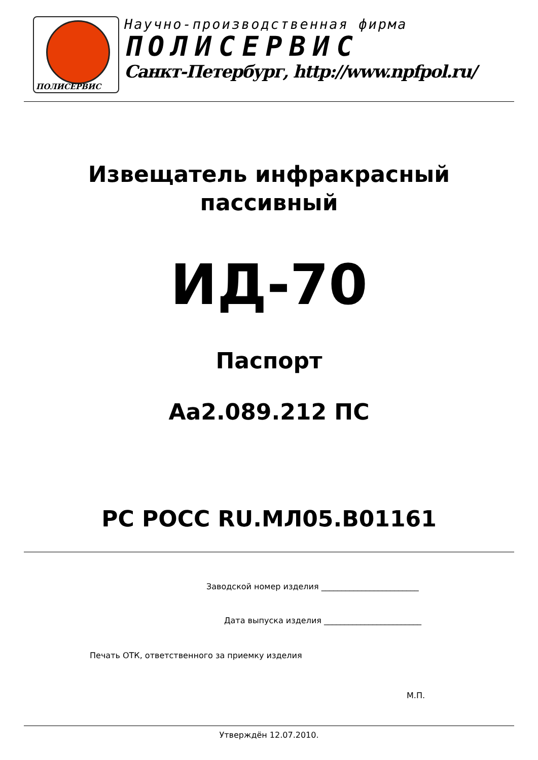ПОЛИСЕРВИС
Научно-производственная фирма
ПОЛИСЕРВИС
Санкт-Петербург, http://www.npfpol.ru/
Извещатель инфракрасный
пассивный
ИД-70
Паспорт
Аа2.089.212 ПС
РС РОСС RU.МЛ05.В01161
Заводской номер изделия ________________________
Дата выпуска изделия ________________________
Печать ОТК, ответственного за приемку изделия
М.П.
Утверждён 12.07.2010.